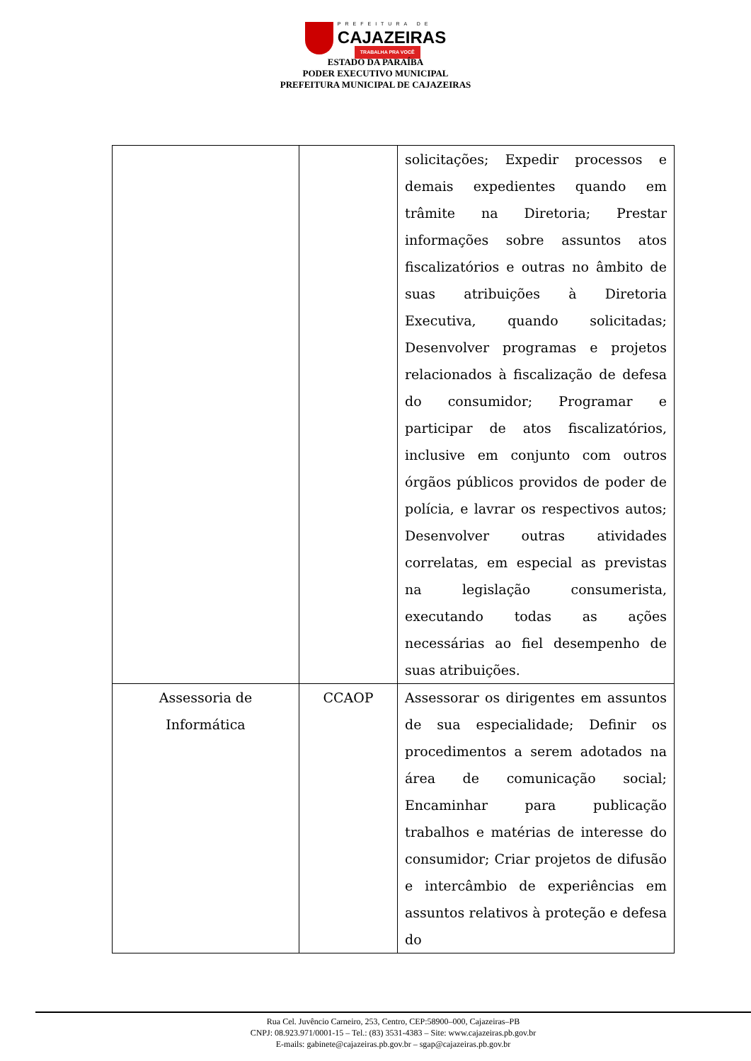PREFEITURA DE
CAJAZEIRAS
TRABALHA PRA VOCÊ
ESTADO DA PARAÍBA
PODER EXECUTIVO MUNICIPAL
PREFEITURA MUNICIPAL DE CAJAZEIRAS
| | | solicitações; Expedir processos e demais expedientes quando em trâmite na Diretoria; Prestar informações sobre assuntos atos fiscalizatórios e outras no âmbito de suas atribuições à Diretoria Executiva, quando solicitadas; Desenvolver programas e projetos relacionados à fiscalização de defesa do consumidor; Programar e participar de atos fiscalizatórios, inclusive em conjunto com outros órgãos públicos providos de poder de polícia, e lavrar os respectivos autos; Desenvolver outras atividades correlatas, em especial as previstas na legislação consumerista, executando todas as ações necessárias ao fiel desempenho de suas atribuições. |
| Assessoria de Informática | CCAOP | Assessorar os dirigentes em assuntos de sua especialidade; Definir os procedimentos a serem adotados na área de comunicação social; Encaminhar para publicação trabalhos e matérias de interesse do consumidor; Criar projetos de difusão e intercâmbio de experiências em assuntos relativos à proteção e defesa do |
Rua Cel. Juvêncio Carneiro, 253, Centro, CEP:58900–000, Cajazeiras–PB
CNPJ: 08.923.971/0001-15 – Tel.: (83) 3531-4383 – Site: www.cajazeiras.pb.gov.br
E-mails: gabinete@cajazeiras.pb.gov.br – sgap@cajazeiras.pb.gov.br